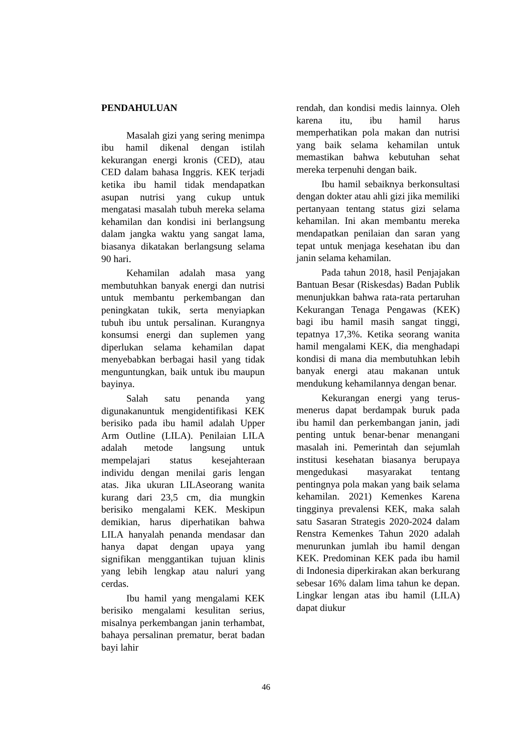PENDAHULUAN
Masalah gizi yang sering menimpa ibu hamil dikenal dengan istilah kekurangan energi kronis (CED), atau CED dalam bahasa Inggris. KEK terjadi ketika ibu hamil tidak mendapatkan asupan nutrisi yang cukup untuk mengatasi masalah tubuh mereka selama kehamilan dan kondisi ini berlangsung dalam jangka waktu yang sangat lama, biasanya dikatakan berlangsung selama 90 hari.
Kehamilan adalah masa yang membutuhkan banyak energi dan nutrisi untuk membantu perkembangan dan peningkatan tukik, serta menyiapkan tubuh ibu untuk persalinan. Kurangnya konsumsi energi dan suplemen yang diperlukan selama kehamilan dapat menyebabkan berbagai hasil yang tidak menguntungkan, baik untuk ibu maupun bayinya.
Salah satu penanda yang digunakanuntuk mengidentifikasi KEK berisiko pada ibu hamil adalah Upper Arm Outline (LILA). Penilaian LILA adalah metode langsung untuk mempelajari status kesejahteraan individu dengan menilai garis lengan atas. Jika ukuran LILAseorang wanita kurang dari 23,5 cm, dia mungkin berisiko mengalami KEK. Meskipun demikian, harus diperhatikan bahwa LILA hanyalah penanda mendasar dan hanya dapat dengan upaya yang signifikan menggantikan tujuan klinis yang lebih lengkap atau naluri yang cerdas.
Ibu hamil yang mengalami KEK berisiko mengalami kesulitan serius, misalnya perkembangan janin terhambat, bahaya persalinan prematur, berat badan bayi lahir
rendah, dan kondisi medis lainnya. Oleh karena itu, ibu hamil harus memperhatikan pola makan dan nutrisi yang baik selama kehamilan untuk memastikan bahwa kebutuhan sehat mereka terpenuhi dengan baik.
Ibu hamil sebaiknya berkonsultasi dengan dokter atau ahli gizi jika memiliki pertanyaan tentang status gizi selama kehamilan. Ini akan membantu mereka mendapatkan penilaian dan saran yang tepat untuk menjaga kesehatan ibu dan janin selama kehamilan.
Pada tahun 2018, hasil Penjajakan Bantuan Besar (Riskesdas) Badan Publik menunjukkan bahwa rata-rata pertaruhan Kekurangan Tenaga Pengawas (KEK) bagi ibu hamil masih sangat tinggi, tepatnya 17,3%. Ketika seorang wanita hamil mengalami KEK, dia menghadapi kondisi di mana dia membutuhkan lebih banyak energi atau makanan untuk mendukung kehamilannya dengan benar.
Kekurangan energi yang terus-menerus dapat berdampak buruk pada ibu hamil dan perkembangan janin, jadi penting untuk benar-benar menangani masalah ini. Pemerintah dan sejumlah institusi kesehatan biasanya berupaya mengedukasi masyarakat tentang pentingnya pola makan yang baik selama kehamilan. 2021) Kemenkes Karena tingginya prevalensi KEK, maka salah satu Sasaran Strategis 2020-2024 dalam Renstra Kemenkes Tahun 2020 adalah menurunkan jumlah ibu hamil dengan KEK. Predominan KEK pada ibu hamil di Indonesia diperkirakan akan berkurang sebesar 16% dalam lima tahun ke depan. Lingkar lengan atas ibu hamil (LILA) dapat diukur
46